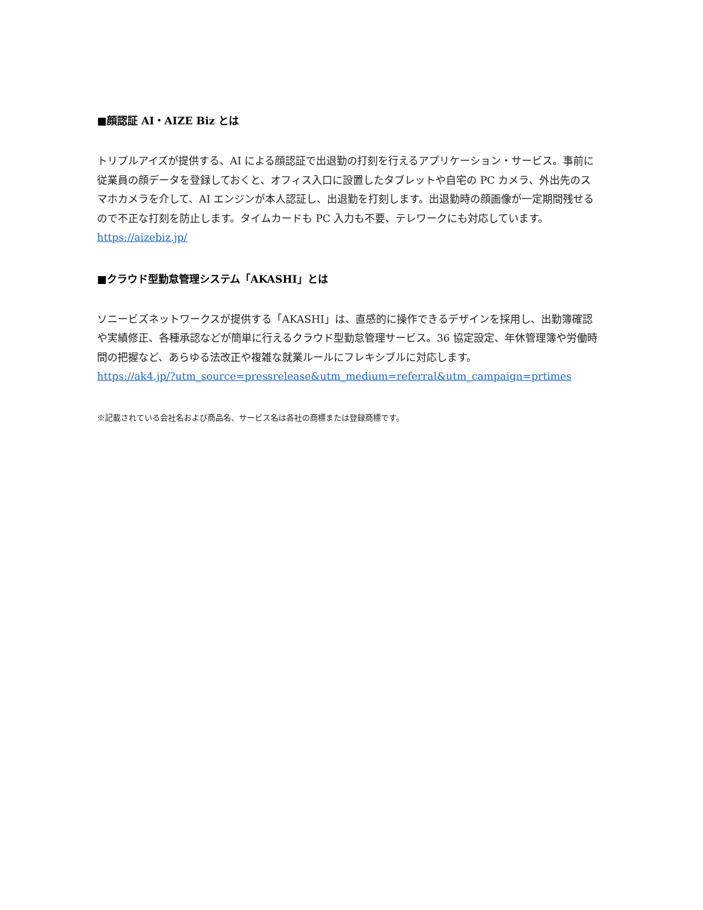■顔認証 AI・AIZE Biz とは
トリプルアイズが提供する、AI による顔認証で出退勤の打刻を行えるアプリケーション・サービス。事前に従業員の顔データを登録しておくと、オフィス入口に設置したタブレットや自宅の PC カメラ、外出先のスマホカメラを介して、AI エンジンが本人認証し、出退勤を打刻します。出退勤時の顔画像が一定期間残せるので不正な打刻を防止します。タイムカードも PC 入力も不要、テレワークにも対応しています。
https://aizebiz.jp/
■クラウド型勤怠管理システム「AKASHI」とは
ソニービズネットワークスが提供する「AKASHI」は、直感的に操作できるデザインを採用し、出勤簿確認や実績修正、各種承認などが簡単に行えるクラウド型勤怠管理サービス。36 協定設定、年休管理簿や労働時間の把握など、あらゆる法改正や複雑な就業ルールにフレキシブルに対応します。
https://ak4.jp/?utm_source=pressrelease&utm_medium=referral&utm_campaign=prtimes
※記載されている会社名および商品名、サービス名は各社の商標または登録商標です。